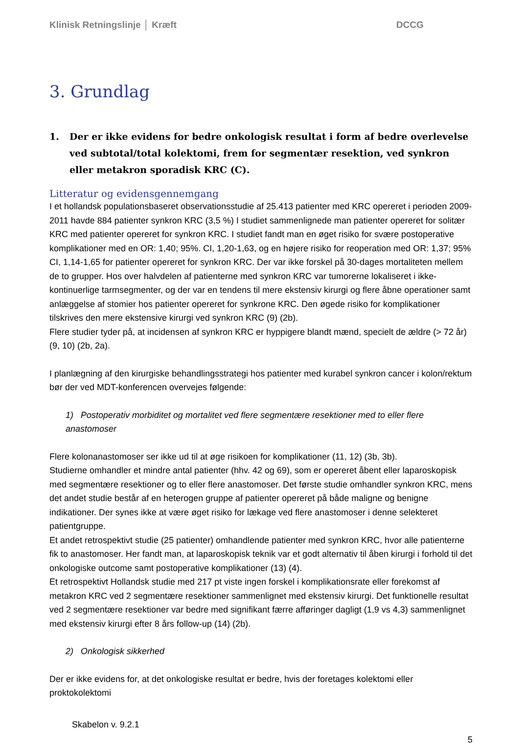Klinisk Retningslinje │ Kræft DCCG
3. Grundlag
1. Der er ikke evidens for bedre onkologisk resultat i form af bedre overlevelse ved subtotal/total kolektomi, frem for segmentær resektion, ved synkron eller metakron sporadisk KRC (C).
Litteratur og evidensgennemgang
I et hollandsk populationsbaseret observationsstudie af 25.413 patienter med KRC opereret i perioden 2009-2011 havde 884 patienter synkron KRC (3,5 %) I studiet sammenlignede man patienter opereret for solitær KRC med patienter opereret for synkron KRC. I studiet fandt man en øget risiko for svære postoperative komplikationer med en OR: 1,40; 95%. CI, 1,20-1,63, og en højere risiko for reoperation med OR: 1,37; 95% CI, 1,14-1,65 for patienter opereret for synkron KRC. Der var ikke forskel på 30-dages mortaliteten mellem de to grupper. Hos over halvdelen af patienterne med synkron KRC var tumorerne lokaliseret i ikke-kontinuerlige tarmsegmenter, og der var en tendens til mere ekstensiv kirurgi og flere åbne operationer samt anlæggelse af stomier hos patienter opereret for synkrone KRC. Den øgede risiko for komplikationer tilskrives den mere ekstensive kirurgi ved synkron KRC (9) (2b).
Flere studier tyder på, at incidensen af synkron KRC er hyppigere blandt mænd, specielt de ældre (> 72 år) (9, 10) (2b, 2a).
I planlægning af den kirurgiske behandlingsstrategi hos patienter med kurabel synkron cancer i kolon/rektum bør der ved MDT-konferencen overvejes følgende:
1) Postoperativ morbiditet og mortalitet ved flere segmentære resektioner med to eller flere anastomoser
Flere kolonanastomoser ser ikke ud til at øge risikoen for komplikationer (11, 12) (3b, 3b).
Studierne omhandler et mindre antal patienter (hhv. 42 og 69), som er opereret åbent eller laparoskopisk med segmentære resektioner og to eller flere anastomoser. Det første studie omhandler synkron KRC, mens det andet studie består af en heterogen gruppe af patienter opereret på både maligne og benigne indikationer. Der synes ikke at være øget risiko for lækage ved flere anastomoser i denne selekteret patientgruppe.
Et andet retrospektivt studie (25 patienter) omhandlende patienter med synkron KRC, hvor alle patienterne fik to anastomoser. Her fandt man, at laparoskopisk teknik var et godt alternativ til åben kirurgi i forhold til det onkologiske outcome samt postoperative komplikationer (13) (4).
Et retrospektivt Hollandsk studie med 217 pt viste ingen forskel i komplikationsrate eller forekomst af metakron KRC ved 2 segmentære resektioner sammenlignet med ekstensiv kirurgi. Det funktionelle resultat ved 2 segmentære resektioner var bedre med signifikant færre afføringer dagligt (1,9 vs 4,3) sammenlignet med ekstensiv kirurgi efter 8 års follow-up (14) (2b).
2) Onkologisk sikkerhed
Der er ikke evidens for, at det onkologiske resultat er bedre, hvis der foretages kolektomi eller proktokolektomi
Skabelon v. 9.2.1
5